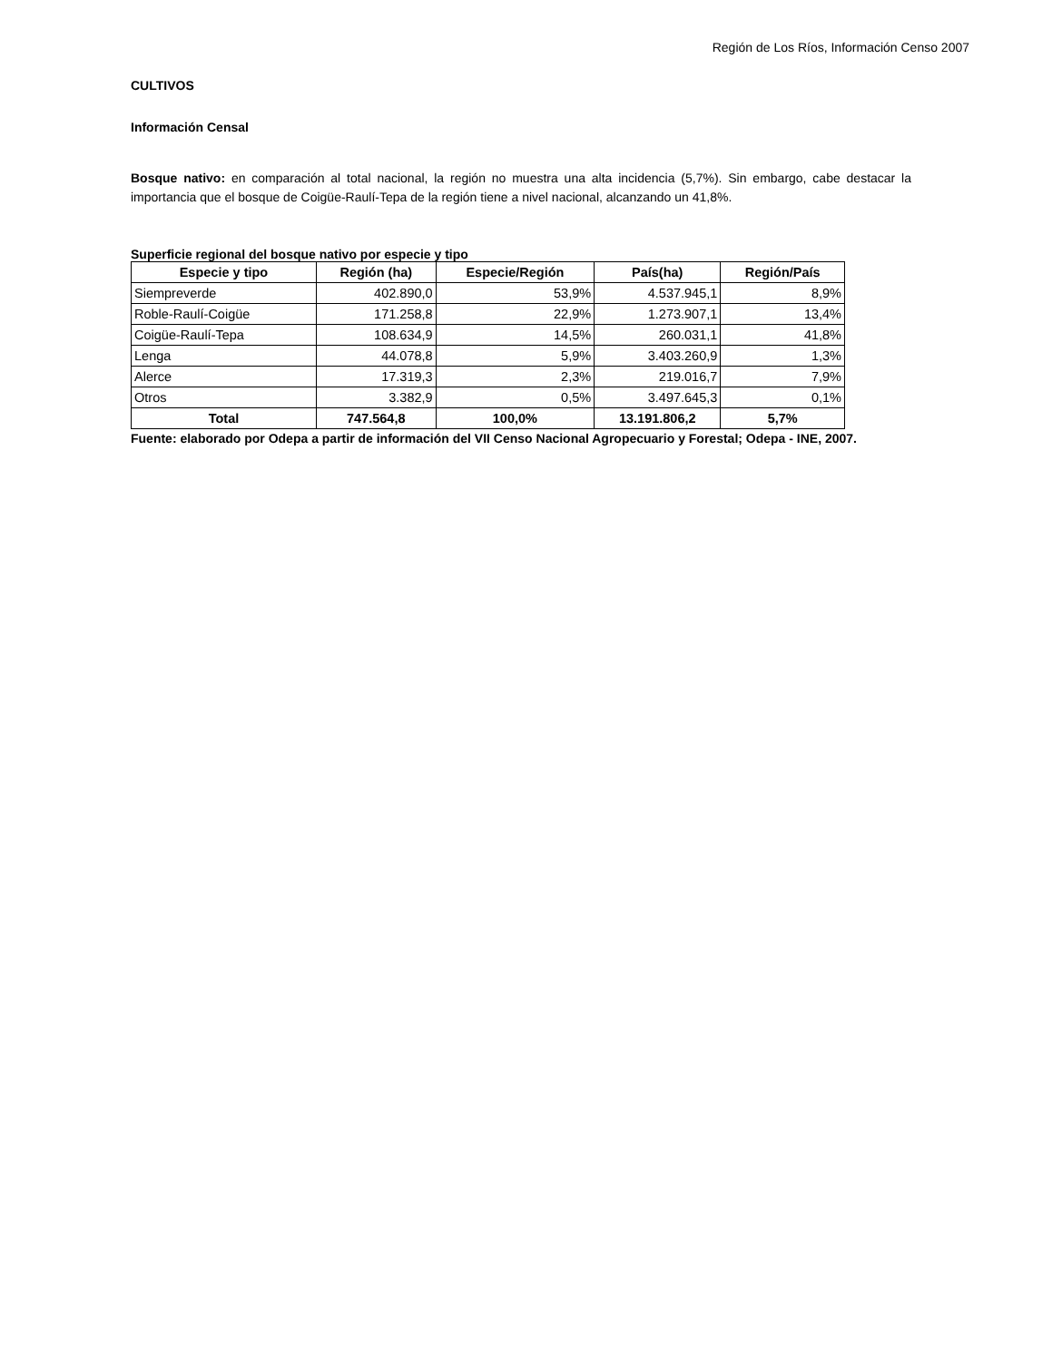Región de Los Ríos, Información Censo 2007
CULTIVOS
Información Censal
Bosque nativo: en comparación al total nacional, la región no muestra una alta incidencia (5,7%). Sin embargo, cabe destacar la importancia que el bosque de Coigüe-Raulí-Tepa de la región tiene a nivel nacional, alcanzando un 41,8%.
Superficie regional del bosque nativo por especie y tipo
| Especie y tipo | Región (ha) | Especie/Región | País(ha) | Región/País |
| --- | --- | --- | --- | --- |
| Siempreverde | 402.890,0 | 53,9% | 4.537.945,1 | 8,9% |
| Roble-Raulí-Coigüe | 171.258,8 | 22,9% | 1.273.907,1 | 13,4% |
| Coigüe-Raulí-Tepa | 108.634,9 | 14,5% | 260.031,1 | 41,8% |
| Lenga | 44.078,8 | 5,9% | 3.403.260,9 | 1,3% |
| Alerce | 17.319,3 | 2,3% | 219.016,7 | 7,9% |
| Otros | 3.382,9 | 0,5% | 3.497.645,3 | 0,1% |
| Total | 747.564,8 | 100,0% | 13.191.806,2 | 5,7% |
Fuente: elaborado por Odepa a partir de información del VII Censo Nacional Agropecuario y Forestal; Odepa - INE, 2007.